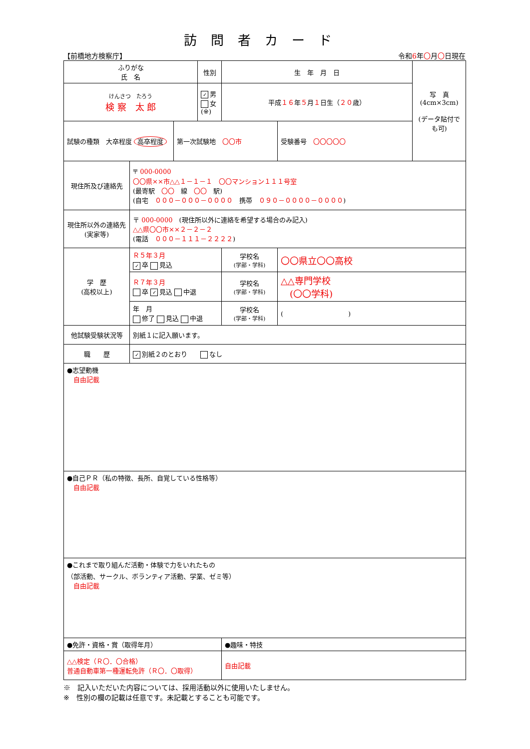訪問者カード
【前橋地方検察庁】 令和6年〇月〇日現在
| ふりがな 氏 名 | | | 性別 | 生 年 月 日 | | 写 真 (4cm×3cm) (データ貼付でも可) |
| けんさつ たろう 検 察 太 郎 | | | ✓ 男 女 (※) | 平成 １６ 年 ５ 月 １ 日生（ ２０ 歳） | | |
| 試験の種類 大卒程度 高卒程度 | | 第一次試験地 〇〇市 | | | 受験番号 〇〇〇〇〇 | |
| 現住所及び連絡先 | 〒 000-0000 〇〇県××市△△１－１－１ 〇〇マンション１１１号室 (最寄駅 〇〇 線 〇〇 駅) (自宅 ０００－０００－００００ 携帯 ０９０－００００－００００ ) | | | | | |
| 現住所以外の連絡先 (実家等) | 〒 000-0000 (現住所以外に連絡を希望する場合のみ記入) △△県〇〇市××２－２－２ (電話 ０００－１１１－２２２２ ) | | | | | |
| 学 歴 (高校以上) | Ｒ５年３月 ✓ 卒 見込 | | | 学校名 (学部・学科) | 〇〇県立〇〇高校 | |
| | Ｒ７年３月 卒 ✓ 見込 中退 | | | 学校名 (学部・学科) | △△専門学校 (〇〇学科) | |
| | 年 月 修了 見込 中退 | | | 学校名 (学部・学科) | ( ) | |
| 他試験受験状況等 | 別紙１に記入願います。 | | | | | |
| 職 歴 | ✓ 別紙２のとおり なし | | | | | |
| ●志望動機 自由記載 | | | | | | |
| ●自己ＰＲ（私の特徴、長所、自覚している性格等） 自由記載 | | | | | | |
| ●これまで取り組んだ活動・体験で力をいれたもの （部活動、サークル、ボランティア活動、学業、ゼミ等） 自由記載 | | | | | | |
| ●免許・資格・賞（取得年月） | | | | ●趣味・特技 | | |
| △△検定（Ｒ〇．〇合格） 普通自動車第一種運転免許（Ｒ〇．〇取得） | | | | 自由記載 | | |
※　記入いただいた内容については、採用活動以外に使用いたしません。
※　性別の欄の記載は任意です。未記載とすることも可能です。